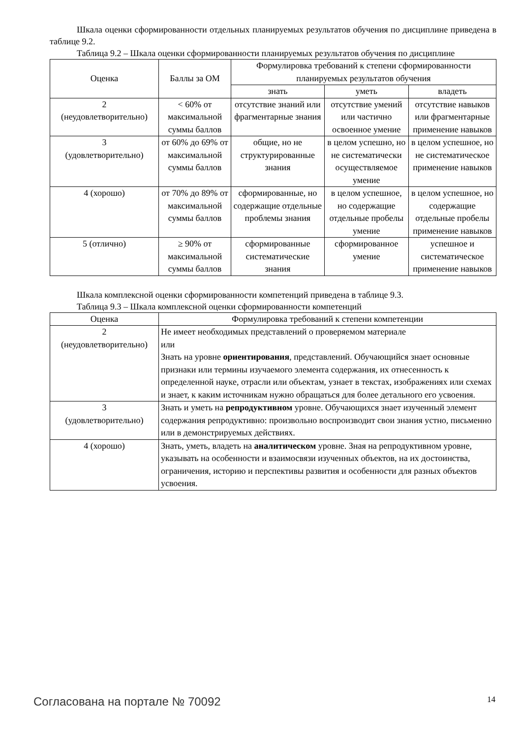Шкала оценки сформированности отдельных планируемых результатов обучения по дисциплине приведена в таблице 9.2.
Таблица 9.2 – Шкала оценки сформированности планируемых результатов обучения по дисциплине
| Оценка | Баллы за ОМ | Формулировка требований к степени сформированности планируемых результатов обучения | | |
| --- | --- | --- | --- | --- |
| | | знать | уметь | владеть |
| 2 (неудовлетворительно) | < 60% от максимальной суммы баллов | отсутствие знаний или фрагментарные знания | отсутствие умений или частично освоенное умение | отсутствие навыков или фрагментарные применение навыков |
| 3 (удовлетворительно) | от 60% до 69% от максимальной суммы баллов | общие, но не структурированные знания | в целом успешно, но не систематически осуществляемое умение | в целом успешное, но не систематическое применение навыков |
| 4 (хорошо) | от 70% до 89% от максимальной суммы баллов | сформированные, но содержащие отдельные проблемы знания | в целом успешное, но содержащие отдельные пробелы умение | в целом успешное, но содержащие отдельные пробелы применение навыков |
| 5 (отлично) | ≥ 90% от максимальной суммы баллов | сформированные систематические знания | сформированное умение | успешное и систематическое применение навыков |
Шкала комплексной оценки сформированности компетенций приведена в таблице 9.3.
Таблица 9.3 – Шкала комплексной оценки сформированности компетенций
| Оценка | Формулировка требований к степени компетенции |
| --- | --- |
| 2 (неудовлетворительно) | Не имеет необходимых представлений о проверяемом материале или Знать на уровне ориентирования , представлений. Обучающийся знает основные признаки или термины изучаемого элемента содержания, их отнесенность к определенной науке, отрасли или объектам, узнает в текстах, изображениях или схемах и знает, к каким источникам нужно обращаться для более детального его усвоения. |
| 3 (удовлетворительно) | Знать и уметь на репродуктивном уровне. Обучающихся знает изученный элемент содержания репродуктивно: произвольно воспроизводит свои знания устно, письменно или в демонстрируемых действиях. |
| 4 (хорошо) | Знать, уметь, владеть на аналитическом уровне. Зная на репродуктивном уровне, указывать на особенности и взаимосвязи изученных объектов, на их достоинства, ограничения, историю и перспективы развития и особенности для разных объектов усвоения. |
Согласована на портале № 70092 14